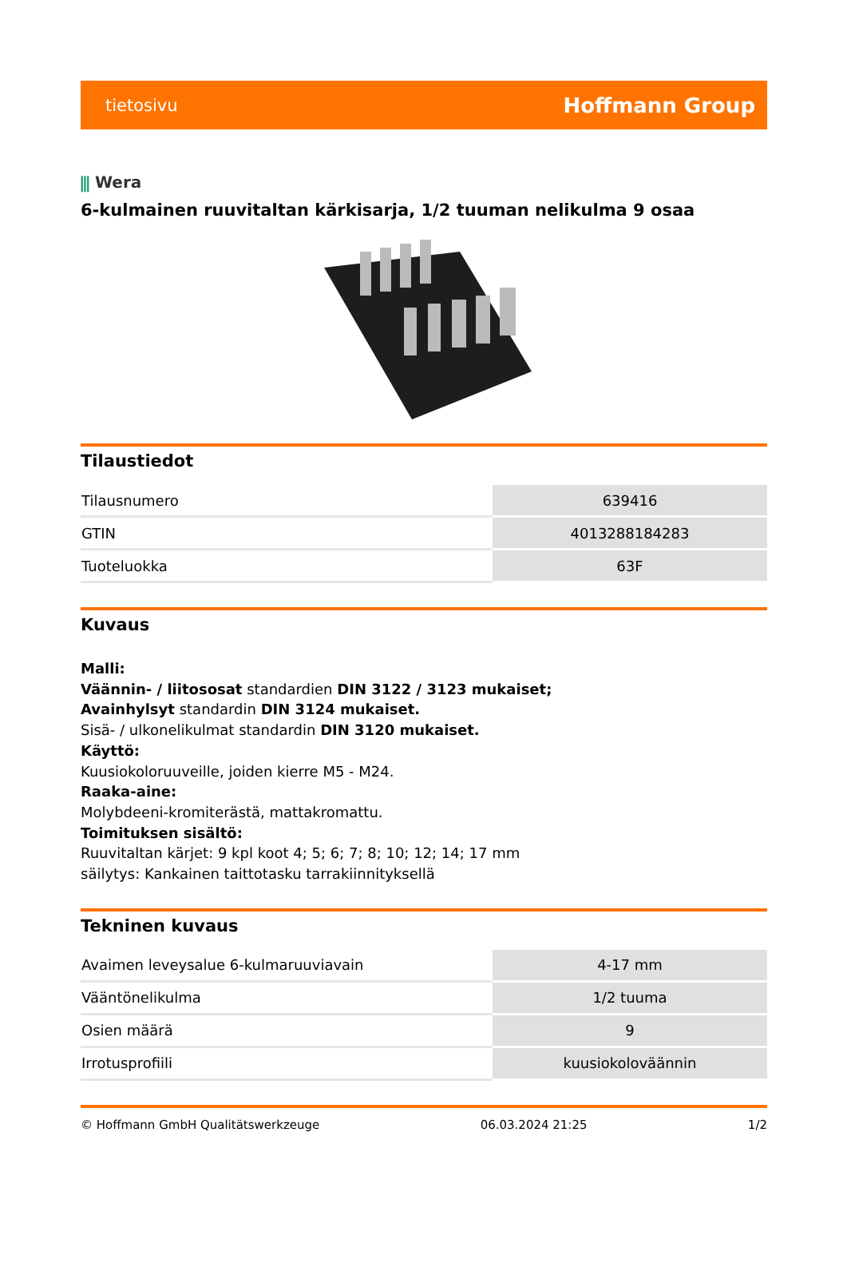tietosivu Hoffmann Group
⫼ Wera
6-kulmainen ruuvitaltan kärkisarja, 1/2 tuuman nelikulma 9 osaa
Tilaustiedot
| Tilausnumero | 639416 |
| GTIN | 4013288184283 |
| Tuoteluokka | 63F |
Kuvaus
Malli:
Väännin- / liitososat standardien DIN 3122 / 3123 mukaiset;
Avainhylsyt standardin DIN 3124 mukaiset.
Sisä- / ulkonelikulmat standardin DIN 3120 mukaiset.
Käyttö:
Kuusiokoloruuveille, joiden kierre M5 - M24.
Raaka-aine:
Molybdeeni-kromiterästä, mattakromattu.
Toimituksen sisältö:
Ruuvitaltan kärjet: 9 kpl koot 4; 5; 6; 7; 8; 10; 12; 14; 17 mm
säilytys: Kankainen taittotasku tarrakiinnityksellä
Tekninen kuvaus
| Avaimen leveysalue 6-kulmaruuviavain | 4-17 mm |
| Vääntönelikulma | 1/2 tuuma |
| Osien määrä | 9 |
| Irrotusprofiili | kuusiokoloväännin |
© Hoffmann GmbH Qualitätswerkzeuge 06.03.2024 21:25 1/2